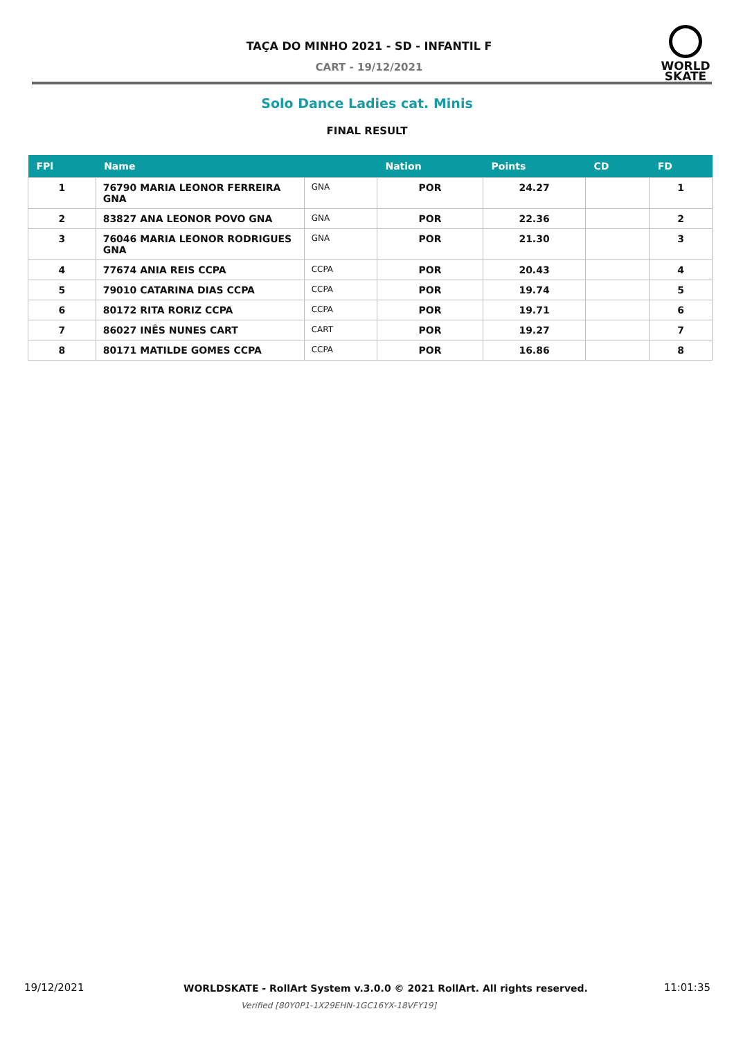TAÇA DO MINHO 2021 - SD - INFANTIL F
CART - 19/12/2021
WORLD
SKATE
Solo Dance Ladies cat. Minis
FINAL RESULT
| FPl | Name | | Nation | Points | CD | FD |
| --- | --- | --- | --- | --- | --- | --- |
| 1 | 76790 MARIA LEONOR FERREIRA GNA | GNA | POR | 24.27 | | 1 |
| 2 | 83827 ANA LEONOR POVO GNA | GNA | POR | 22.36 | | 2 |
| 3 | 76046 MARIA LEONOR RODRIGUES GNA | GNA | POR | 21.30 | | 3 |
| 4 | 77674 ANIA REIS CCPA | CCPA | POR | 20.43 | | 4 |
| 5 | 79010 CATARINA DIAS CCPA | CCPA | POR | 19.74 | | 5 |
| 6 | 80172 RITA RORIZ CCPA | CCPA | POR | 19.71 | | 6 |
| 7 | 86027 INÊS NUNES CART | CART | POR | 19.27 | | 7 |
| 8 | 80171 MATILDE GOMES CCPA | CCPA | POR | 16.86 | | 8 |
19/12/2021 WORLDSKATE - RollArt System v.3.0.0 © 2021 RollArt. All rights reserved. 11:01:35
Verified [80Y0P1-1X29EHN-1GC16YX-18VFY19]